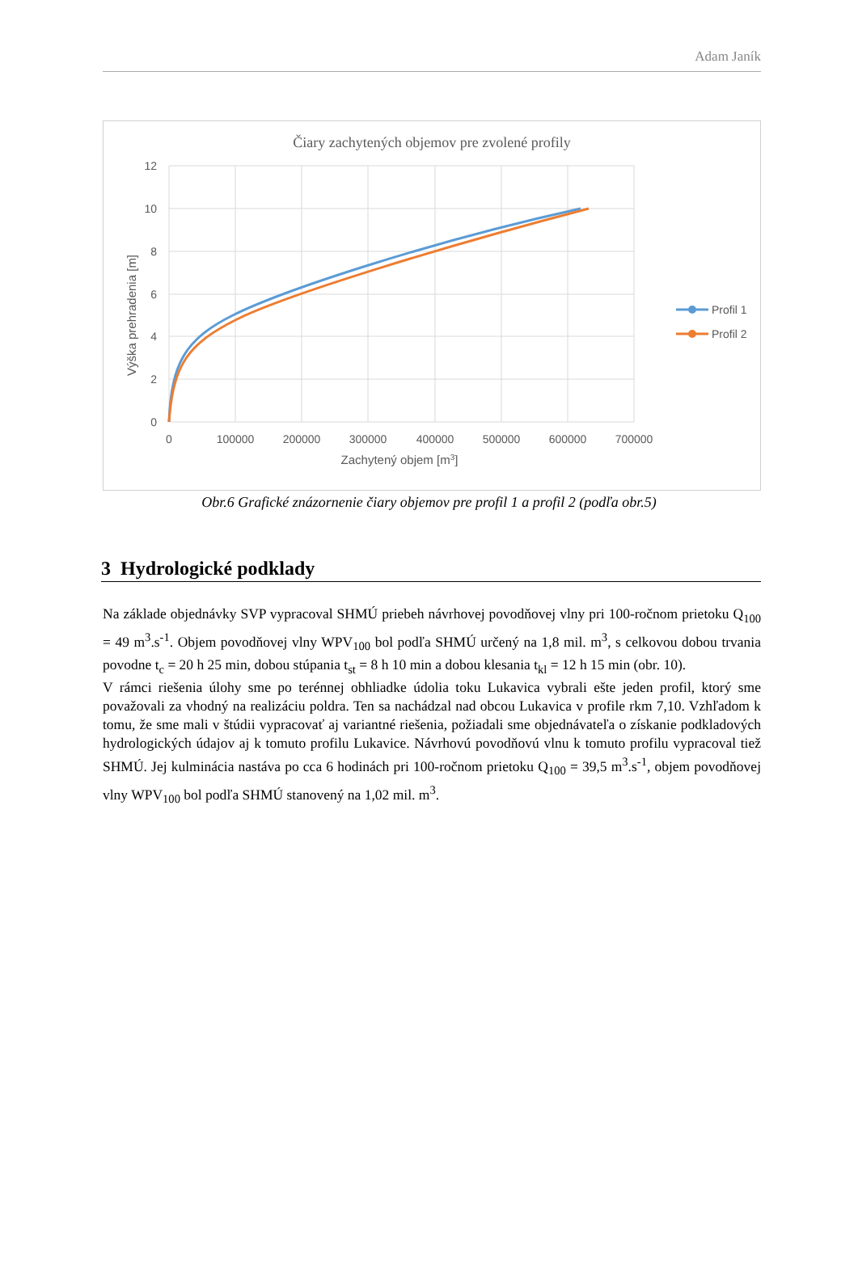Adam Janík
Čiary zachytených objemov pre zvolené profily
12
10
8
6
4
2
0
0
100000
200000
300000
400000
500000
600000
700000
Zachytený objem [m3]
Výška prehradenia [m]
Profil 1
Profil 2
Obr.6 Grafické znázornenie čiary objemov pre profil 1 a profil 2 (podľa obr.5)
3 Hydrologické podklady
Na základe objednávky SVP vypracoval SHMÚ priebeh návrhovej povodňovej vlny pri 100-ročnom prietoku Q<sub>100</sub> = 49 m<sup>3</sup>.s<sup>-1</sup>. Objem povodňovej vlny WPV<sub>100</sub> bol podľa SHMÚ určený na 1,8 mil. m<sup>3</sup>, s celkovou dobou trvania povodne t<sub>c</sub> = 20 h 25 min, dobou stúpania t<sub>st</sub> = 8 h 10 min a dobou klesania t<sub>kl</sub> = 12 h 15 min (obr. 10).
V rámci riešenia úlohy sme po terénnej obhliadke údolia toku Lukavica vybrali ešte jeden profil, ktorý sme považovali za vhodný na realizáciu poldra. Ten sa nachádzal nad obcou Lukavica v profile rkm 7,10. Vzhľadom k tomu, že sme mali v štúdii vypracovať aj variantné riešenia, požiadali sme objednávateľa o získanie podkladových hydrologických údajov aj k tomuto profilu Lukavice. Návrhovú povodňovú vlnu k tomuto profilu vypracoval tiež SHMÚ. Jej kulminácia nastáva po cca 6 hodinách pri 100-ročnom prietoku Q<sub>100</sub> = 39,5 m<sup>3</sup>.s<sup>-1</sup>, objem povodňovej vlny WPV<sub>100</sub> bol podľa SHMÚ stanovený na 1,02 mil. m<sup>3</sup>.